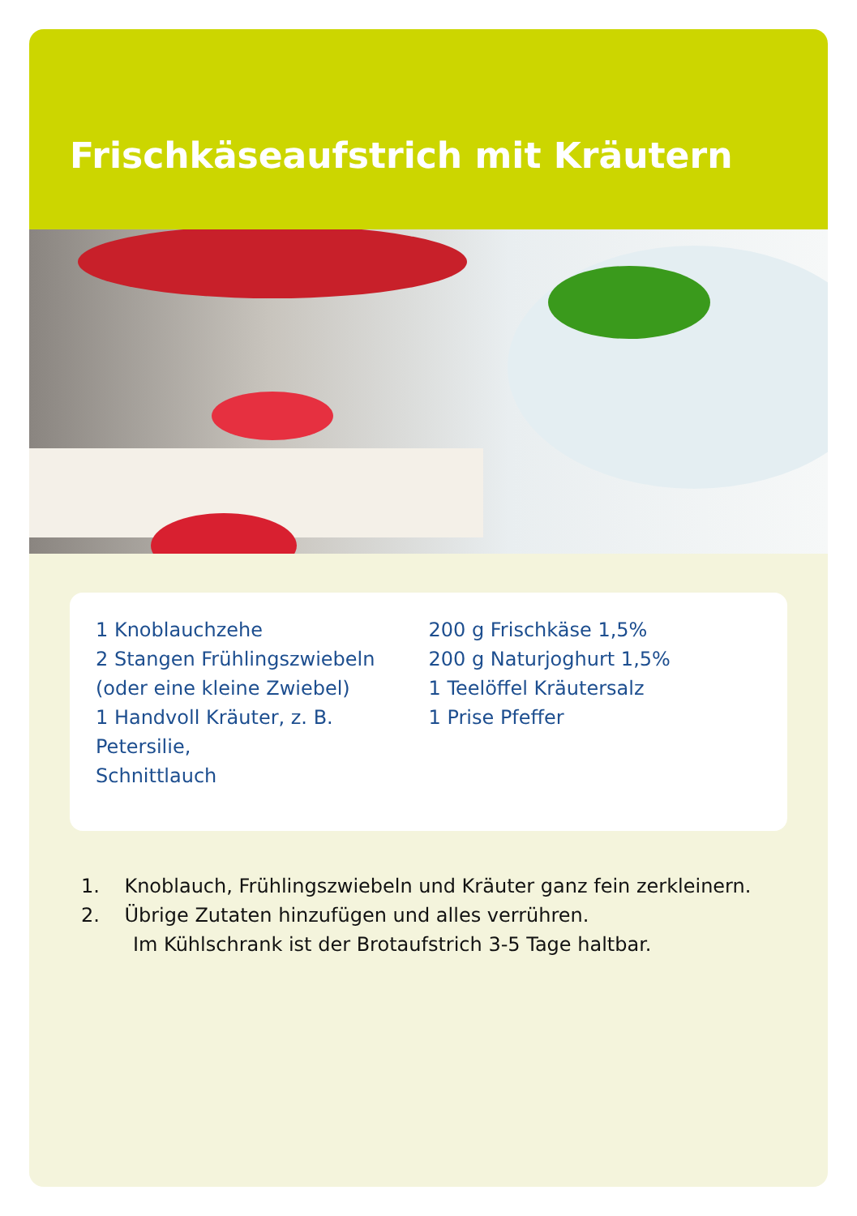Frischkäseaufstrich mit Kräutern
1 Knoblauchzehe
2 Stangen Frühlingszwiebeln
(oder eine kleine Zwiebel)
1 Handvoll Kräuter, z. B. Petersilie,
Schnittlauch
200 g Frischkäse 1,5%
200 g Naturjoghurt 1,5%
1 Teelöffel Kräutersalz
1 Prise Pfeffer
1. Knoblauch, Frühlingszwiebeln und Kräuter ganz fein zerkleinern.
2. Übrige Zutaten hinzufügen und alles verrühren.
Im Kühlschrank ist der Brotaufstrich 3-5 Tage haltbar.